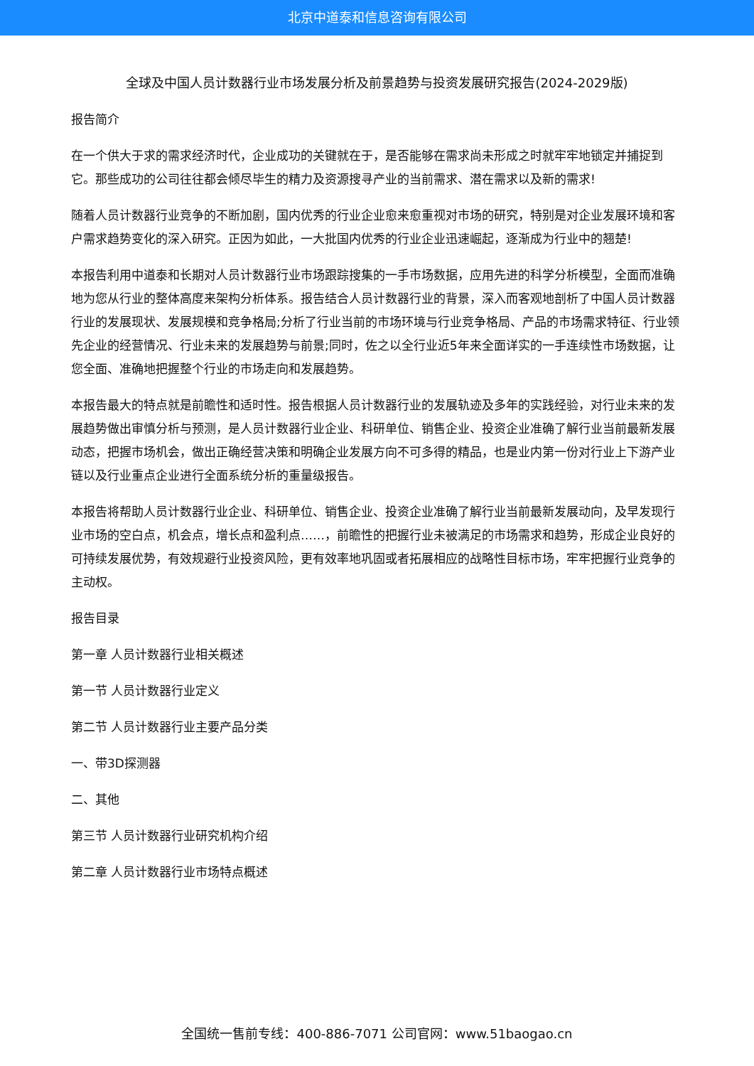北京中道泰和信息咨询有限公司
全球及中国人员计数器行业市场发展分析及前景趋势与投资发展研究报告(2024-2029版)
报告简介
在一个供大于求的需求经济时代，企业成功的关键就在于，是否能够在需求尚未形成之时就牢牢地锁定并捕捉到它。那些成功的公司往往都会倾尽毕生的精力及资源搜寻产业的当前需求、潜在需求以及新的需求!
随着人员计数器行业竞争的不断加剧，国内优秀的行业企业愈来愈重视对市场的研究，特别是对企业发展环境和客户需求趋势变化的深入研究。正因为如此，一大批国内优秀的行业企业迅速崛起，逐渐成为行业中的翘楚!
本报告利用中道泰和长期对人员计数器行业市场跟踪搜集的一手市场数据，应用先进的科学分析模型，全面而准确地为您从行业的整体高度来架构分析体系。报告结合人员计数器行业的背景，深入而客观地剖析了中国人员计数器行业的发展现状、发展规模和竞争格局;分析了行业当前的市场环境与行业竞争格局、产品的市场需求特征、行业领先企业的经营情况、行业未来的发展趋势与前景;同时，佐之以全行业近5年来全面详实的一手连续性市场数据，让您全面、准确地把握整个行业的市场走向和发展趋势。
本报告最大的特点就是前瞻性和适时性。报告根据人员计数器行业的发展轨迹及多年的实践经验，对行业未来的发展趋势做出审慎分析与预测，是人员计数器行业企业、科研单位、销售企业、投资企业准确了解行业当前最新发展动态，把握市场机会，做出正确经营决策和明确企业发展方向不可多得的精品，也是业内第一份对行业上下游产业链以及行业重点企业进行全面系统分析的重量级报告。
本报告将帮助人员计数器行业企业、科研单位、销售企业、投资企业准确了解行业当前最新发展动向，及早发现行业市场的空白点，机会点，增长点和盈利点……，前瞻性的把握行业未被满足的市场需求和趋势，形成企业良好的可持续发展优势，有效规避行业投资风险，更有效率地巩固或者拓展相应的战略性目标市场，牢牢把握行业竞争的主动权。
报告目录
第一章 人员计数器行业相关概述
第一节 人员计数器行业定义
第二节 人员计数器行业主要产品分类
一、带3D探测器
二、其他
第三节 人员计数器行业研究机构介绍
第二章 人员计数器行业市场特点概述
全国统一售前专线：400-886-7071 公司官网：www.51baogao.cn